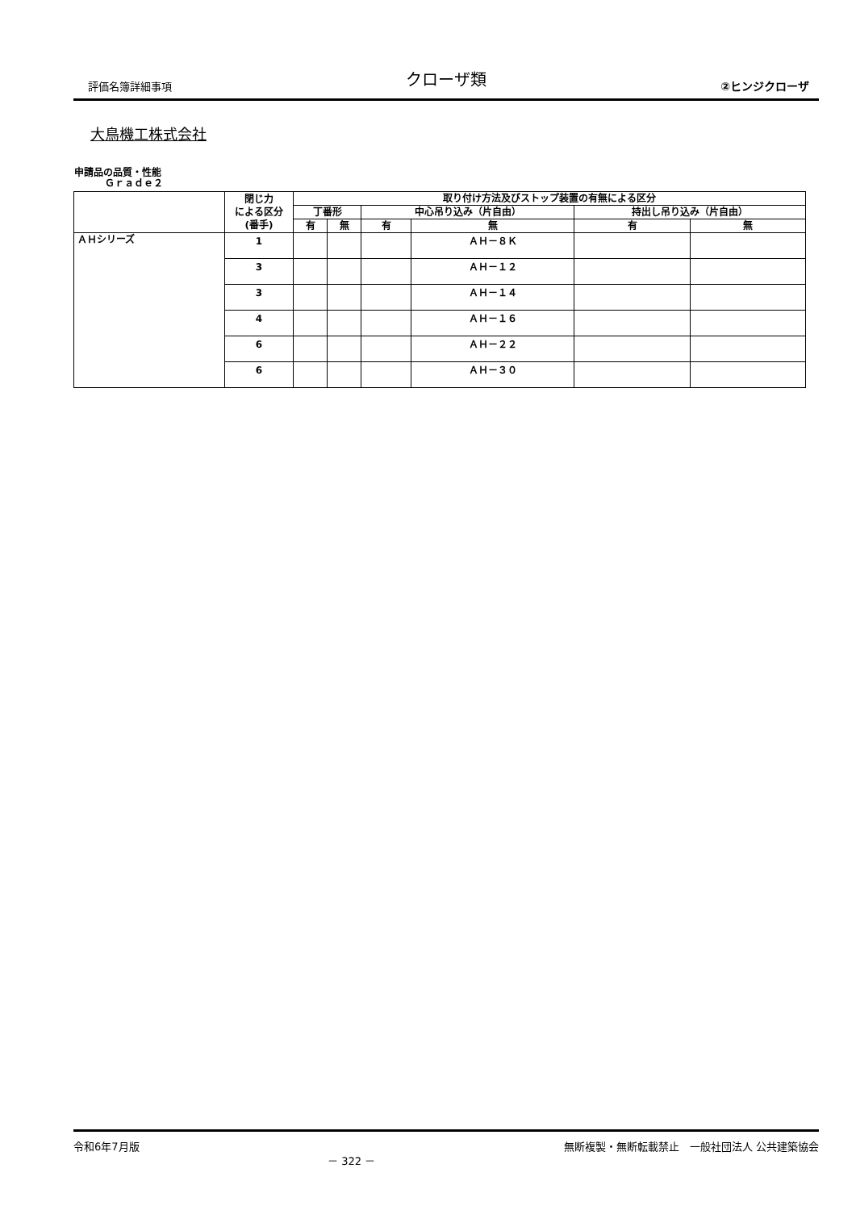評価名簿詳細事項 クローザ類 ②ヒンジクローザ
大鳥機工株式会社
申請品の品質・性能
Ｇｒａｄｅ２
| | 閉じ力 による区分 (番手) | 取り付け方法及びストップ装置の有無による区分 | | | | | |
| --- | --- | --- | --- | --- | --- | --- | --- |
| | | 丁番形 | | 中心吊り込み（片自由） | | 持出し吊り込み（片自由） | |
| | | 有 | 無 | 有 | 無 | 有 | 無 |
| ＡＨシリーズ | 1 | | | | ＡＨ－８Ｋ | | |
| | 3 | | | | ＡＨ－１２ | | |
| | 3 | | | | ＡＨ－１４ | | |
| | 4 | | | | ＡＨ－１６ | | |
| | 6 | | | | ＡＨ－２２ | | |
| | 6 | | | | ＡＨ－３０ | | |
令和6年7月版 － 322 － 無断複製・無断転載禁止　一般社団法人 公共建築協会